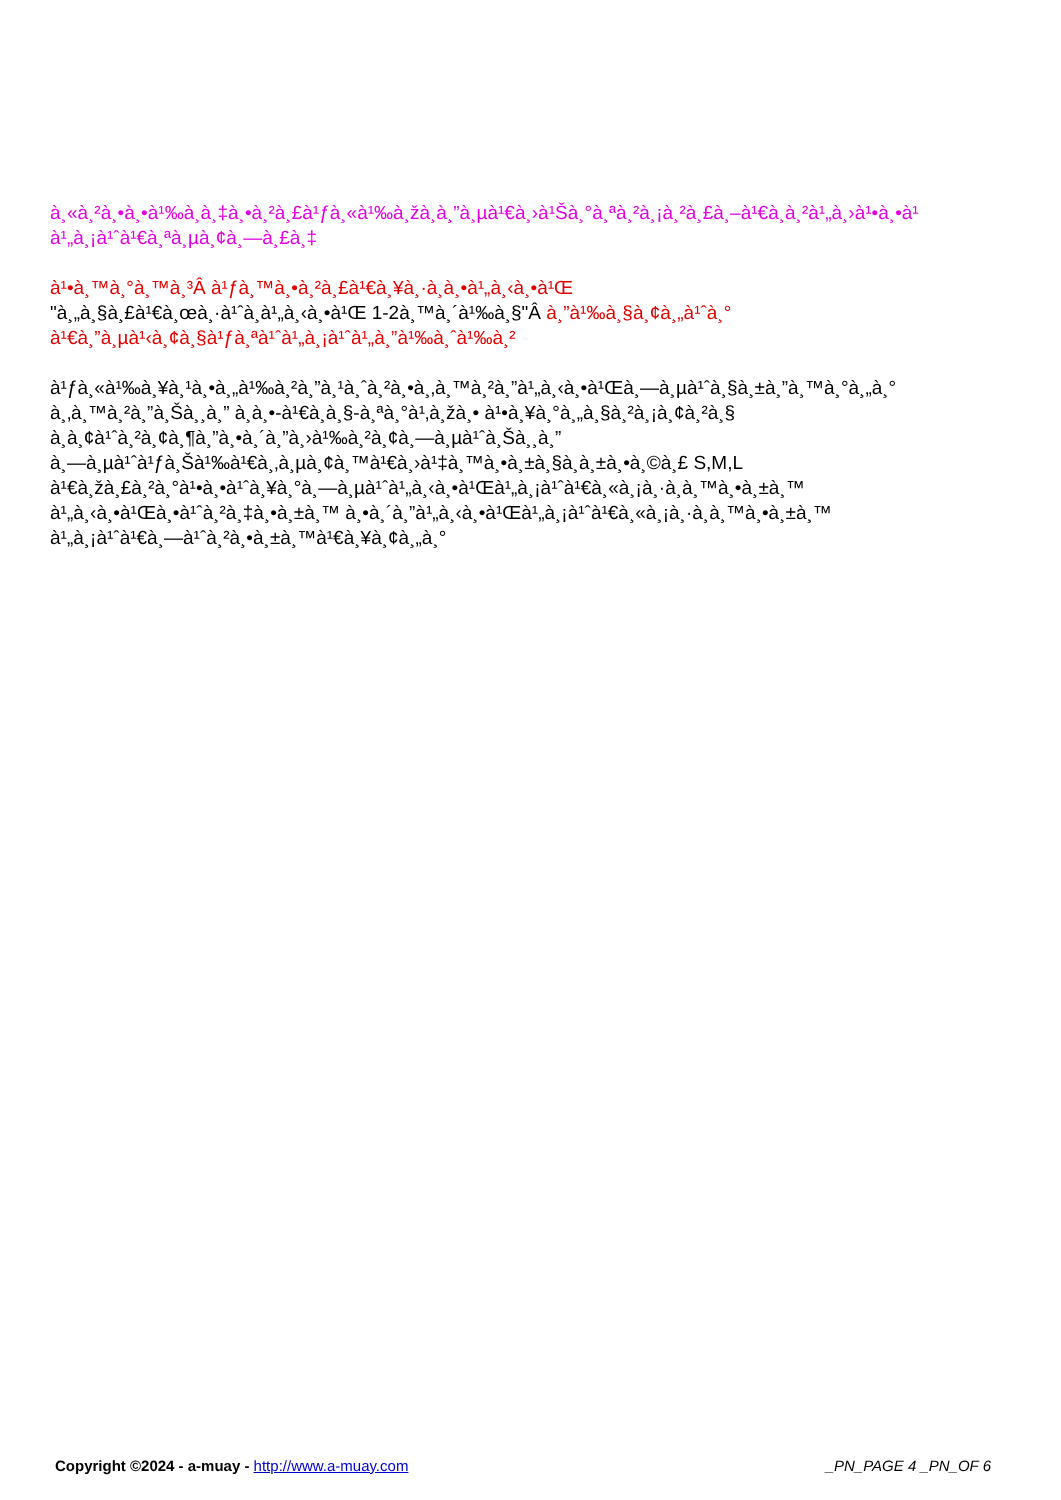à¸«à¸²à¸•à¸•à¹‰à¸­à¸‡à¸•à¸²à¸£à¹ƒà¸«à¹‰à¸žà¸­à¸”à¸µà¹€à¸›à¹Šà¸°à¸ªà¸²à¸¡à¸²à¸£à¸–à¹€à¸­à¸²à¹„à¸›à¹•à¸•à¹
à¹„à¸¡à¹ˆà¹€à¸ªà¸µà¸¢à¸—à¸£à¸‡
à¹•à¸™à¸°à¸™à¸³Â à¹ƒà¸™à¸•à¸²à¸£à¹€à¸¥à¸·à¸­à¸•à¹„à¸‹à¸•à¹Œ
"à¸„à¸§à¸£à¹€à¸œà¸·à¹ˆà¸­à¹„à¸‹à¸•à¹Œ 1-2à¸™à¸´à¹‰à¸§"Â à¸”à¹‰à¸§à¸¢à¸„à¹ˆà¸°
à¹€à¸”à¸µà¹‹à¸¢à¸§à¹ƒà¸ªà¹ˆà¹„à¸¡à¹ˆà¹„à¸”à¹‰à¸ˆà¹‰à¸²
à¹ƒà¸«à¹‰à¸¥à¸¹à¸•à¸„à¹‰à¸²à¸”à¸¹à¸ˆà¸²à¸•à¸‚à¸™à¸²à¸”à¹„à¸‹à¸•à¹Œà¸—à¸µà¹ˆà¸§à¸±à¸”à¸™à¸°à¸„à¸°
à¸‚à¸™à¸²à¸”à¸Šà¸¸à¸” à¸­à¸•-à¹€à¸­à¸§-à¸ªà¸°à¹‚à¸žà¸• à¹•à¸¥à¸°à¸„à¸§à¸²à¸¡à¸¢à¸²à¸§
à¸­à¸¢à¹ˆà¸²à¸¢à¸¶à¸”à¸•à¸´à¸”à¸›à¹‰à¸²à¸¢à¸—à¸µà¹ˆà¸Šà¸¸à¸”
à¸—à¸µà¹ˆà¹ƒà¸Šà¹‰à¹€à¸‚à¸µà¸¢à¸™à¹€à¸›à¹‡à¸™à¸•à¸±à¸§à¸­à¸±à¸•à¸©à¸£ S,M,L
à¹€à¸žà¸£à¸²à¸°à¹•à¸•à¹ˆà¸¥à¸°à¸—à¸µà¹ˆà¹„à¸‹à¸•à¹Œà¹„à¸¡à¹ˆà¹€à¸«à¸¡à¸·à¸­à¸™à¸•à¸±à¸™
à¹„à¸‹à¸•à¹Œà¸•à¹ˆà¸²à¸‡à¸•à¸±à¸™ à¸•à¸´à¸”à¹„à¸‹à¸•à¹Œà¹„à¸¡à¹ˆà¹€à¸«à¸¡à¸·à¸­à¸™à¸•à¸±à¸™
à¹„à¸¡à¹ˆà¹€à¸—à¹ˆà¸²à¸•à¸±à¸™à¹€à¸¥à¸¢à¸„à¸°
Copyright ©2024 - a-muay - http://www.a-muay.com _PN_PAGE 4 _PN_OF 6